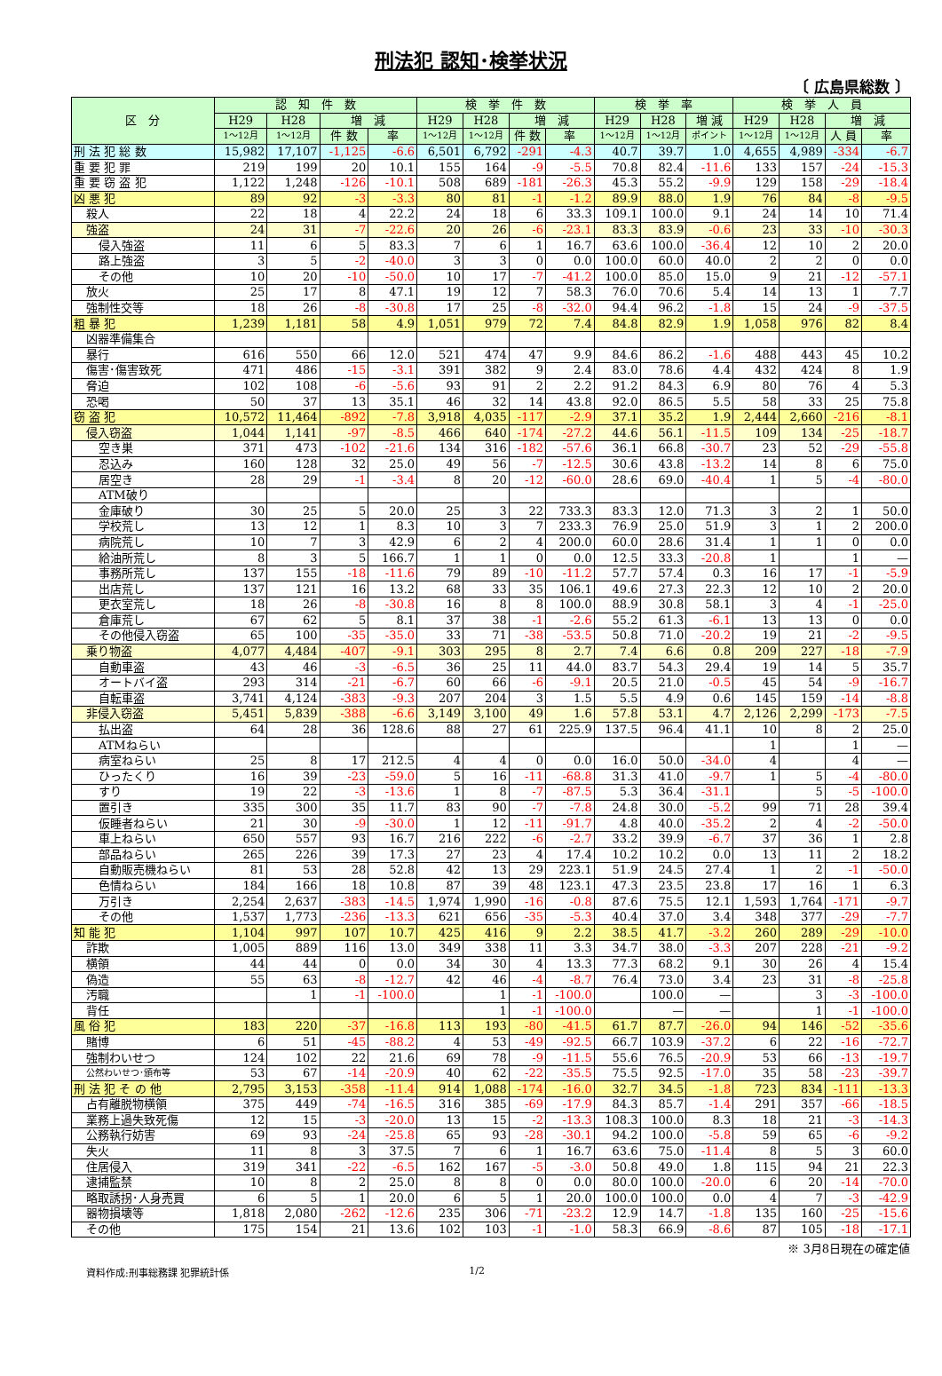刑法犯 認知･検挙状況
〔 広島県総数 〕
| 区 分 | 認 知 件 数 | | | | 検 挙 件 数 | | | | 検 挙 率 | | | 検 挙 人 員 | | | |
| --- | --- | --- | --- | --- | --- | --- | --- | --- | --- | --- | --- | --- | --- | --- | --- |
| | H29 | H28 | 増 減 | | H29 | H28 | 増 減 | | H29 | H28 | 増 減 | H29 | H28 | 増 減 | |
| | 1～12月 | 1～12月 | 件 数 | 率 | 1～12月 | 1～12月 | 件 数 | 率 | 1～12月 | 1～12月 | ポイント | 1～12月 | 1～12月 | 人 員 | 率 |
| 刑 法 犯 総 数 | 15,982 | 17,107 | -1,125 | -6.6 | 6,501 | 6,792 | -291 | -4.3 | 40.7 | 39.7 | 1.0 | 4,655 | 4,989 | -334 | -6.7 |
| 重 要 犯 罪 | 219 | 199 | 20 | 10.1 | 155 | 164 | -9 | -5.5 | 70.8 | 82.4 | -11.6 | 133 | 157 | -24 | -15.3 |
| 重 要 窃 盗 犯 | 1,122 | 1,248 | -126 | -10.1 | 508 | 689 | -181 | -26.3 | 45.3 | 55.2 | -9.9 | 129 | 158 | -29 | -18.4 |
| 凶 悪 犯 | 89 | 92 | -3 | -3.3 | 80 | 81 | -1 | -1.2 | 89.9 | 88.0 | 1.9 | 76 | 84 | -8 | -9.5 |
| 殺人 | 22 | 18 | 4 | 22.2 | 24 | 18 | 6 | 33.3 | 109.1 | 100.0 | 9.1 | 24 | 14 | 10 | 71.4 |
| 強盗 | 24 | 31 | -7 | -22.6 | 20 | 26 | -6 | -23.1 | 83.3 | 83.9 | -0.6 | 23 | 33 | -10 | -30.3 |
| 侵入強盗 | 11 | 6 | 5 | 83.3 | 7 | 6 | 1 | 16.7 | 63.6 | 100.0 | -36.4 | 12 | 10 | 2 | 20.0 |
| 路上強盗 | 3 | 5 | -2 | -40.0 | 3 | 3 | 0 | 0.0 | 100.0 | 60.0 | 40.0 | 2 | 2 | 0 | 0.0 |
| その他 | 10 | 20 | -10 | -50.0 | 10 | 17 | -7 | -41.2 | 100.0 | 85.0 | 15.0 | 9 | 21 | -12 | -57.1 |
| 放火 | 25 | 17 | 8 | 47.1 | 19 | 12 | 7 | 58.3 | 76.0 | 70.6 | 5.4 | 14 | 13 | 1 | 7.7 |
| 強制性交等 | 18 | 26 | -8 | -30.8 | 17 | 25 | -8 | -32.0 | 94.4 | 96.2 | -1.8 | 15 | 24 | -9 | -37.5 |
| 粗 暴 犯 | 1,239 | 1,181 | 58 | 4.9 | 1,051 | 979 | 72 | 7.4 | 84.8 | 82.9 | 1.9 | 1,058 | 976 | 82 | 8.4 |
| 凶器準備集合 | | | | | | | | | | | | | | | |
| 暴行 | 616 | 550 | 66 | 12.0 | 521 | 474 | 47 | 9.9 | 84.6 | 86.2 | -1.6 | 488 | 443 | 45 | 10.2 |
| 傷害･傷害致死 | 471 | 486 | -15 | -3.1 | 391 | 382 | 9 | 2.4 | 83.0 | 78.6 | 4.4 | 432 | 424 | 8 | 1.9 |
| 脅迫 | 102 | 108 | -6 | -5.6 | 93 | 91 | 2 | 2.2 | 91.2 | 84.3 | 6.9 | 80 | 76 | 4 | 5.3 |
| 恐喝 | 50 | 37 | 13 | 35.1 | 46 | 32 | 14 | 43.8 | 92.0 | 86.5 | 5.5 | 58 | 33 | 25 | 75.8 |
| 窃 盗 犯 | 10,572 | 11,464 | -892 | -7.8 | 3,918 | 4,035 | -117 | -2.9 | 37.1 | 35.2 | 1.9 | 2,444 | 2,660 | -216 | -8.1 |
| 侵入窃盗 | 1,044 | 1,141 | -97 | -8.5 | 466 | 640 | -174 | -27.2 | 44.6 | 56.1 | -11.5 | 109 | 134 | -25 | -18.7 |
| 空き巣 | 371 | 473 | -102 | -21.6 | 134 | 316 | -182 | -57.6 | 36.1 | 66.8 | -30.7 | 23 | 52 | -29 | -55.8 |
| 忍込み | 160 | 128 | 32 | 25.0 | 49 | 56 | -7 | -12.5 | 30.6 | 43.8 | -13.2 | 14 | 8 | 6 | 75.0 |
| 居空き | 28 | 29 | -1 | -3.4 | 8 | 20 | -12 | -60.0 | 28.6 | 69.0 | -40.4 | 1 | 5 | -4 | -80.0 |
| ATM破り | | | | | | | | | | | | | | | |
| 金庫破り | 30 | 25 | 5 | 20.0 | 25 | 3 | 22 | 733.3 | 83.3 | 12.0 | 71.3 | 3 | 2 | 1 | 50.0 |
| 学校荒し | 13 | 12 | 1 | 8.3 | 10 | 3 | 7 | 233.3 | 76.9 | 25.0 | 51.9 | 3 | 1 | 2 | 200.0 |
| 病院荒し | 10 | 7 | 3 | 42.9 | 6 | 2 | 4 | 200.0 | 60.0 | 28.6 | 31.4 | 1 | 1 | 0 | 0.0 |
| 給油所荒し | 8 | 3 | 5 | 166.7 | 1 | 1 | 0 | 0.0 | 12.5 | 33.3 | -20.8 | 1 | | 1 | — |
| 事務所荒し | 137 | 155 | -18 | -11.6 | 79 | 89 | -10 | -11.2 | 57.7 | 57.4 | 0.3 | 16 | 17 | -1 | -5.9 |
| 出店荒し | 137 | 121 | 16 | 13.2 | 68 | 33 | 35 | 106.1 | 49.6 | 27.3 | 22.3 | 12 | 10 | 2 | 20.0 |
| 更衣室荒し | 18 | 26 | -8 | -30.8 | 16 | 8 | 8 | 100.0 | 88.9 | 30.8 | 58.1 | 3 | 4 | -1 | -25.0 |
| 倉庫荒し | 67 | 62 | 5 | 8.1 | 37 | 38 | -1 | -2.6 | 55.2 | 61.3 | -6.1 | 13 | 13 | 0 | 0.0 |
| その他侵入窃盗 | 65 | 100 | -35 | -35.0 | 33 | 71 | -38 | -53.5 | 50.8 | 71.0 | -20.2 | 19 | 21 | -2 | -9.5 |
| 乗り物盗 | 4,077 | 4,484 | -407 | -9.1 | 303 | 295 | 8 | 2.7 | 7.4 | 6.6 | 0.8 | 209 | 227 | -18 | -7.9 |
| 自動車盗 | 43 | 46 | -3 | -6.5 | 36 | 25 | 11 | 44.0 | 83.7 | 54.3 | 29.4 | 19 | 14 | 5 | 35.7 |
| オートバイ盗 | 293 | 314 | -21 | -6.7 | 60 | 66 | -6 | -9.1 | 20.5 | 21.0 | -0.5 | 45 | 54 | -9 | -16.7 |
| 自転車盗 | 3,741 | 4,124 | -383 | -9.3 | 207 | 204 | 3 | 1.5 | 5.5 | 4.9 | 0.6 | 145 | 159 | -14 | -8.8 |
| 非侵入窃盗 | 5,451 | 5,839 | -388 | -6.6 | 3,149 | 3,100 | 49 | 1.6 | 57.8 | 53.1 | 4.7 | 2,126 | 2,299 | -173 | -7.5 |
| 払出盗 | 64 | 28 | 36 | 128.6 | 88 | 27 | 61 | 225.9 | 137.5 | 96.4 | 41.1 | 10 | 8 | 2 | 25.0 |
| ATMねらい | | | | | | | | | | | | 1 | | 1 | — |
| 病室ねらい | 25 | 8 | 17 | 212.5 | 4 | 4 | 0 | 0.0 | 16.0 | 50.0 | -34.0 | 4 | | 4 | — |
| ひったくり | 16 | 39 | -23 | -59.0 | 5 | 16 | -11 | -68.8 | 31.3 | 41.0 | -9.7 | 1 | 5 | -4 | -80.0 |
| すり | 19 | 22 | -3 | -13.6 | 1 | 8 | -7 | -87.5 | 5.3 | 36.4 | -31.1 | | 5 | -5 | -100.0 |
| 置引き | 335 | 300 | 35 | 11.7 | 83 | 90 | -7 | -7.8 | 24.8 | 30.0 | -5.2 | 99 | 71 | 28 | 39.4 |
| 仮睡者ねらい | 21 | 30 | -9 | -30.0 | 1 | 12 | -11 | -91.7 | 4.8 | 40.0 | -35.2 | 2 | 4 | -2 | -50.0 |
| 車上ねらい | 650 | 557 | 93 | 16.7 | 216 | 222 | -6 | -2.7 | 33.2 | 39.9 | -6.7 | 37 | 36 | 1 | 2.8 |
| 部品ねらい | 265 | 226 | 39 | 17.3 | 27 | 23 | 4 | 17.4 | 10.2 | 10.2 | 0.0 | 13 | 11 | 2 | 18.2 |
| 自動販売機ねらい | 81 | 53 | 28 | 52.8 | 42 | 13 | 29 | 223.1 | 51.9 | 24.5 | 27.4 | 1 | 2 | -1 | -50.0 |
| 色情ねらい | 184 | 166 | 18 | 10.8 | 87 | 39 | 48 | 123.1 | 47.3 | 23.5 | 23.8 | 17 | 16 | 1 | 6.3 |
| 万引き | 2,254 | 2,637 | -383 | -14.5 | 1,974 | 1,990 | -16 | -0.8 | 87.6 | 75.5 | 12.1 | 1,593 | 1,764 | -171 | -9.7 |
| その他 | 1,537 | 1,773 | -236 | -13.3 | 621 | 656 | -35 | -5.3 | 40.4 | 37.0 | 3.4 | 348 | 377 | -29 | -7.7 |
| 知 能 犯 | 1,104 | 997 | 107 | 10.7 | 425 | 416 | 9 | 2.2 | 38.5 | 41.7 | -3.2 | 260 | 289 | -29 | -10.0 |
| 詐欺 | 1,005 | 889 | 116 | 13.0 | 349 | 338 | 11 | 3.3 | 34.7 | 38.0 | -3.3 | 207 | 228 | -21 | -9.2 |
| 横領 | 44 | 44 | 0 | 0.0 | 34 | 30 | 4 | 13.3 | 77.3 | 68.2 | 9.1 | 30 | 26 | 4 | 15.4 |
| 偽造 | 55 | 63 | -8 | -12.7 | 42 | 46 | -4 | -8.7 | 76.4 | 73.0 | 3.4 | 23 | 31 | -8 | -25.8 |
| 汚職 | | 1 | -1 | -100.0 | | 1 | -1 | -100.0 | | 100.0 | — | | 3 | -3 | -100.0 |
| 背任 | | | | | | 1 | -1 | -100.0 | | — | — | | 1 | -1 | -100.0 |
| 風 俗 犯 | 183 | 220 | -37 | -16.8 | 113 | 193 | -80 | -41.5 | 61.7 | 87.7 | -26.0 | 94 | 146 | -52 | -35.6 |
| 賭博 | 6 | 51 | -45 | -88.2 | 4 | 53 | -49 | -92.5 | 66.7 | 103.9 | -37.2 | 6 | 22 | -16 | -72.7 |
| 強制わいせつ | 124 | 102 | 22 | 21.6 | 69 | 78 | -9 | -11.5 | 55.6 | 76.5 | -20.9 | 53 | 66 | -13 | -19.7 |
| 公然わいせつ･頒布等 | 53 | 67 | -14 | -20.9 | 40 | 62 | -22 | -35.5 | 75.5 | 92.5 | -17.0 | 35 | 58 | -23 | -39.7 |
| 刑 法 犯 そ の 他 | 2,795 | 3,153 | -358 | -11.4 | 914 | 1,088 | -174 | -16.0 | 32.7 | 34.5 | -1.8 | 723 | 834 | -111 | -13.3 |
| 占有離脱物横領 | 375 | 449 | -74 | -16.5 | 316 | 385 | -69 | -17.9 | 84.3 | 85.7 | -1.4 | 291 | 357 | -66 | -18.5 |
| 業務上過失致死傷 | 12 | 15 | -3 | -20.0 | 13 | 15 | -2 | -13.3 | 108.3 | 100.0 | 8.3 | 18 | 21 | -3 | -14.3 |
| 公務執行妨害 | 69 | 93 | -24 | -25.8 | 65 | 93 | -28 | -30.1 | 94.2 | 100.0 | -5.8 | 59 | 65 | -6 | -9.2 |
| 失火 | 11 | 8 | 3 | 37.5 | 7 | 6 | 1 | 16.7 | 63.6 | 75.0 | -11.4 | 8 | 5 | 3 | 60.0 |
| 住居侵入 | 319 | 341 | -22 | -6.5 | 162 | 167 | -5 | -3.0 | 50.8 | 49.0 | 1.8 | 115 | 94 | 21 | 22.3 |
| 逮捕監禁 | 10 | 8 | 2 | 25.0 | 8 | 8 | 0 | 0.0 | 80.0 | 100.0 | -20.0 | 6 | 20 | -14 | -70.0 |
| 略取誘拐･人身売買 | 6 | 5 | 1 | 20.0 | 6 | 5 | 1 | 20.0 | 100.0 | 100.0 | 0.0 | 4 | 7 | -3 | -42.9 |
| 器物損壊等 | 1,818 | 2,080 | -262 | -12.6 | 235 | 306 | -71 | -23.2 | 12.9 | 14.7 | -1.8 | 135 | 160 | -25 | -15.6 |
| その他 | 175 | 154 | 21 | 13.6 | 102 | 103 | -1 | -1.0 | 58.3 | 66.9 | -8.6 | 87 | 105 | -18 | -17.1 |
※ 3月8日現在の確定値
資料作成:刑事総務課 犯罪統計係 1/2